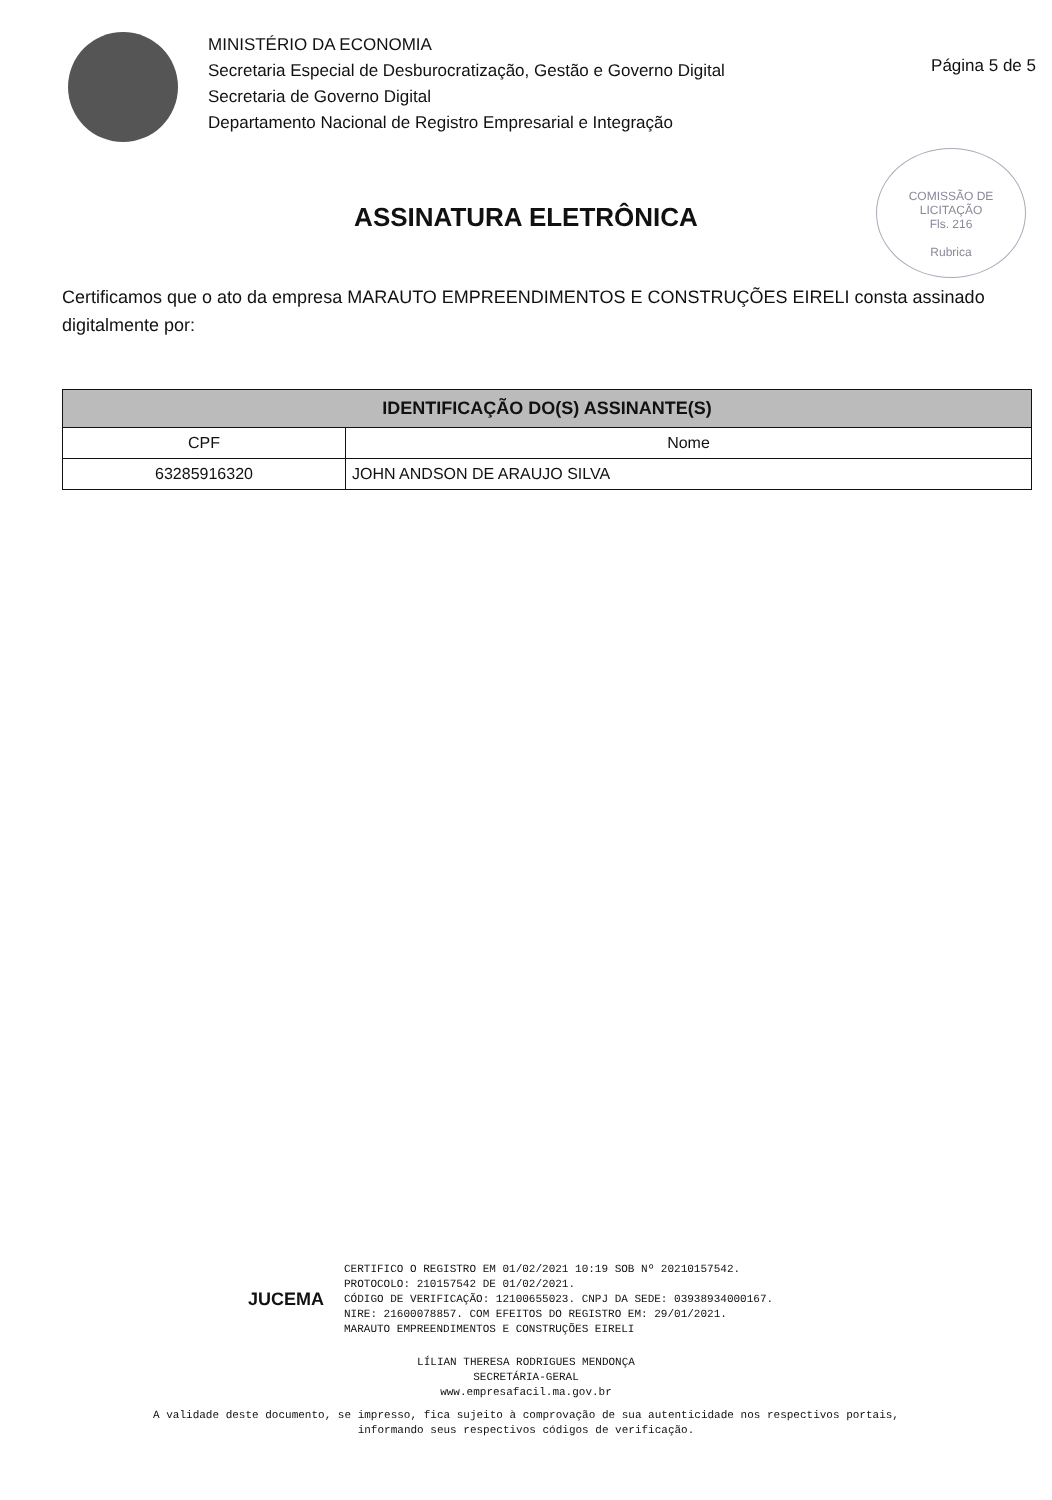MINISTÉRIO DA ECONOMIA
Secretaria Especial de Desburocratização, Gestão e Governo Digital
Secretaria de Governo Digital
Departamento Nacional de Registro Empresarial e Integração
Página 5 de 5
COMISSÃO DE LICITAÇÃO
Fls. 216
Rubrica
ASSINATURA ELETRÔNICA
Certificamos que o ato da empresa MARAUTO EMPREENDIMENTOS E CONSTRUÇÕES EIRELI consta assinado digitalmente por:
| IDENTIFICAÇÃO DO(S) ASSINANTE(S) | |
| --- | --- |
| CPF | Nome |
| 63285916320 | JOHN ANDSON DE ARAUJO SILVA |
JUCEMA
CERTIFICO O REGISTRO EM 01/02/2021 10:19 SOB Nº 20210157542.
PROTOCOLO: 210157542 DE 01/02/2021.
CÓDIGO DE VERIFICAÇÃO: 12100655023. CNPJ DA SEDE: 03938934000167.
NIRE: 21600078857. COM EFEITOS DO REGISTRO EM: 29/01/2021.
MARAUTO EMPREENDIMENTOS E CONSTRUÇÕES EIRELI
LÍLIAN THERESA RODRIGUES MENDONÇA
SECRETÁRIA-GERAL
www.empresafacil.ma.gov.br
A validade deste documento, se impresso, fica sujeito à comprovação de sua autenticidade nos respectivos portais,
informando seus respectivos códigos de verificação.